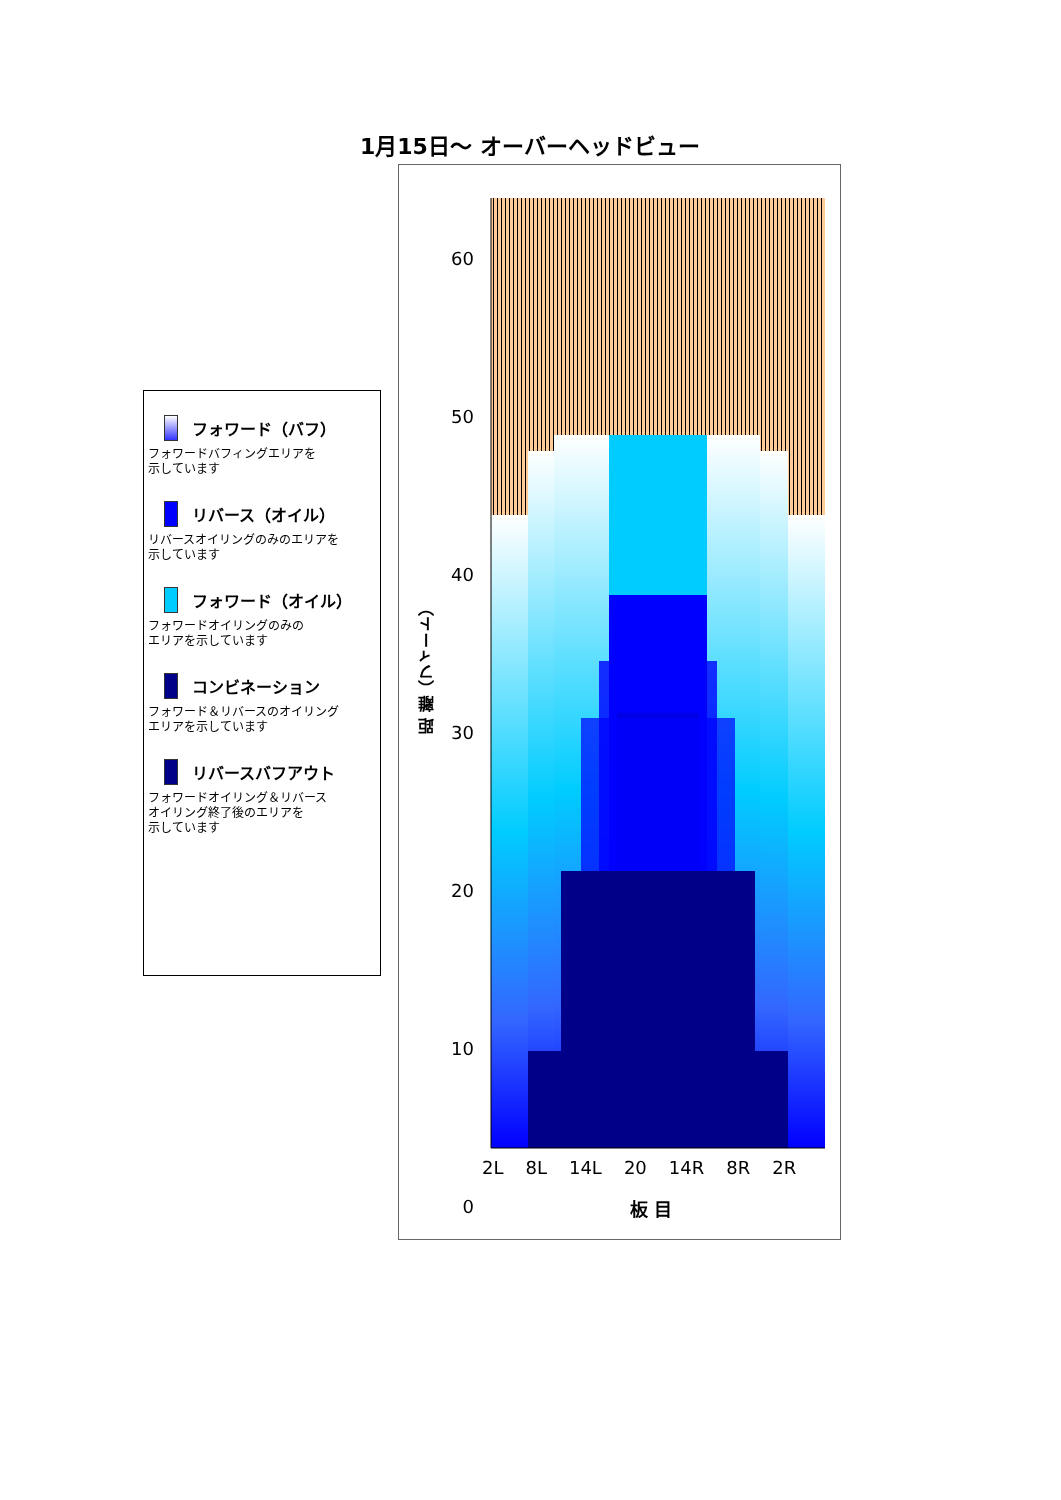1月15日～ オーバーヘッドビュー
フォワード（バフ）
フォワードバフィングエリアを
示しています
リバース（オイル）
リバースオイリングのみのエリアを
示しています
フォワード（オイル）
フォワードオイリングのみの
エリアを示しています
コンビネーション
フォワード＆リバースのオイリング
エリアを示しています
リバースバフアウト
フォワードオイリング＆リバース
オイリング終了後のエリアを
示しています
60
50
40
30
20
10
0
距 離（フィート）
2L 8L 14L 20 14R 8R 2R
板 目